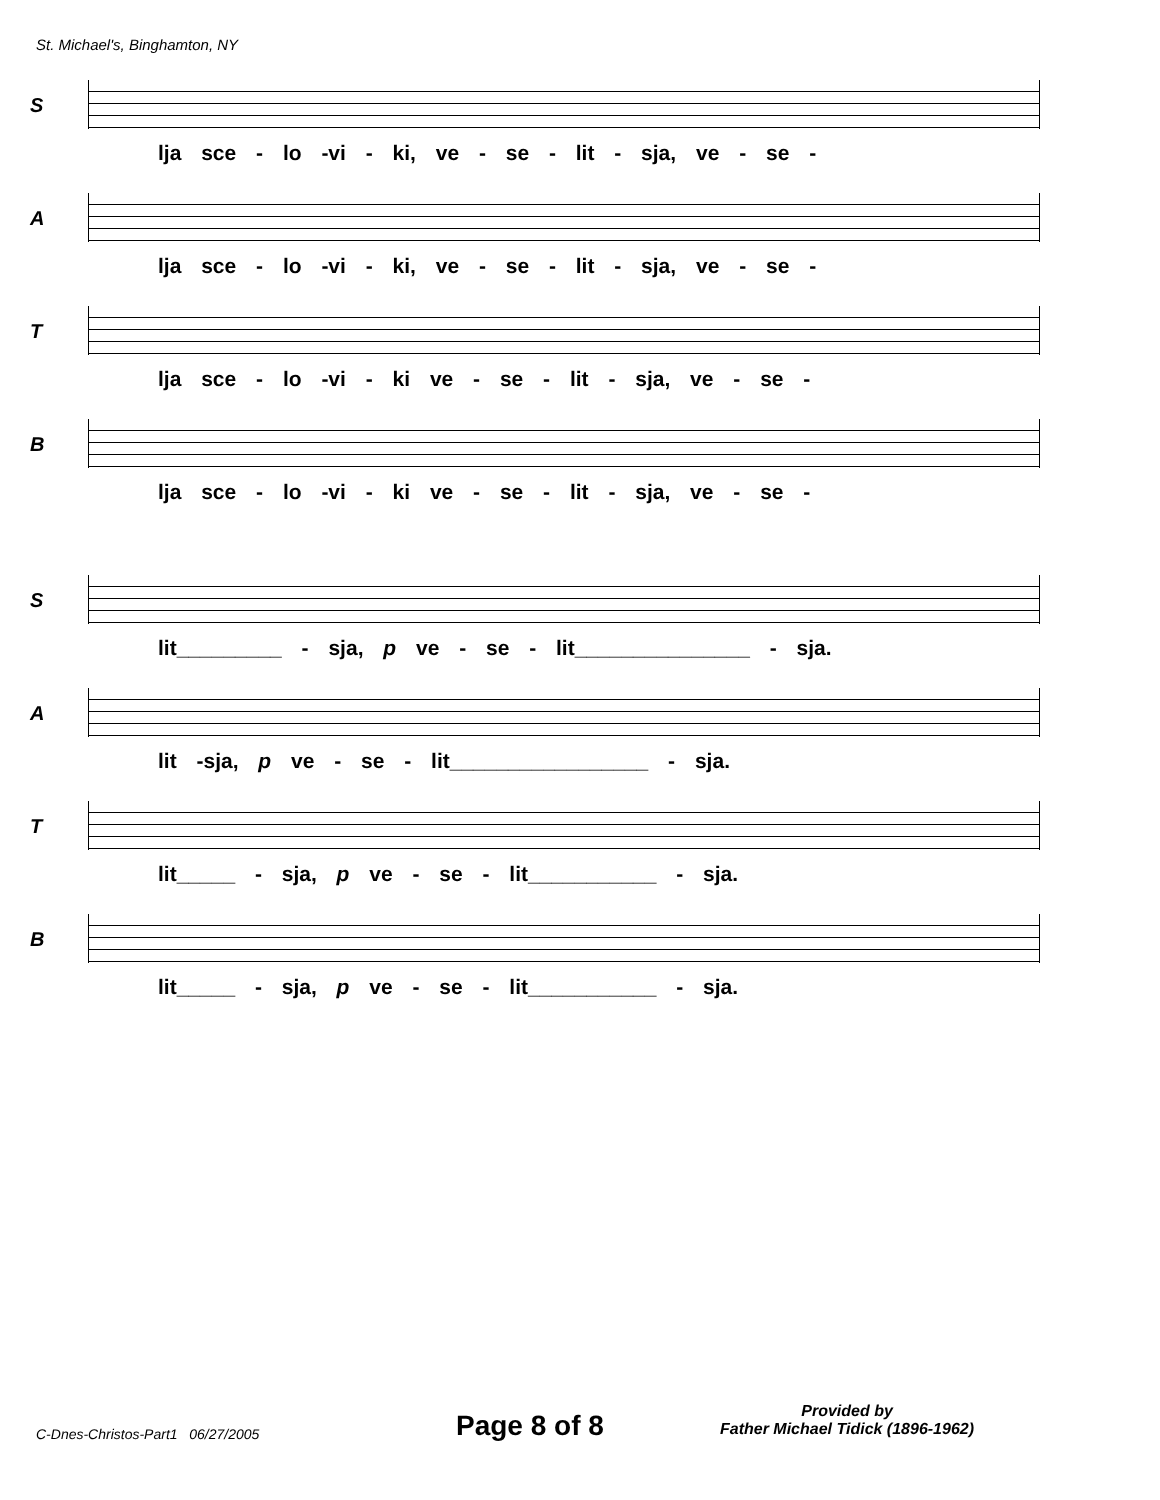St. Michael's, Binghamton, NY
S
lja sce - lo -vi - ki, ve - se - lit - sja, ve - se -
A
lja sce - lo -vi - ki, ve - se - lit - sja, ve - se -
T
lja sce - lo -vi - ki ve - se - lit - sja, ve - se -
B
lja sce - lo -vi - ki ve - se - lit - sja, ve - se -
S
lit_________ - sja, p ve - se - lit_______________ - sja.
A
lit -sja, p ve - se - lit_________________ - sja.
T
lit_____ - sja, p ve - se - lit___________ - sja.
B
lit_____ - sja, p ve - se - lit___________ - sja.
C-Dnes-Christos-Part1 06/27/2005
Page 8 of 8
Provided by
Father Michael Tidick (1896-1962)